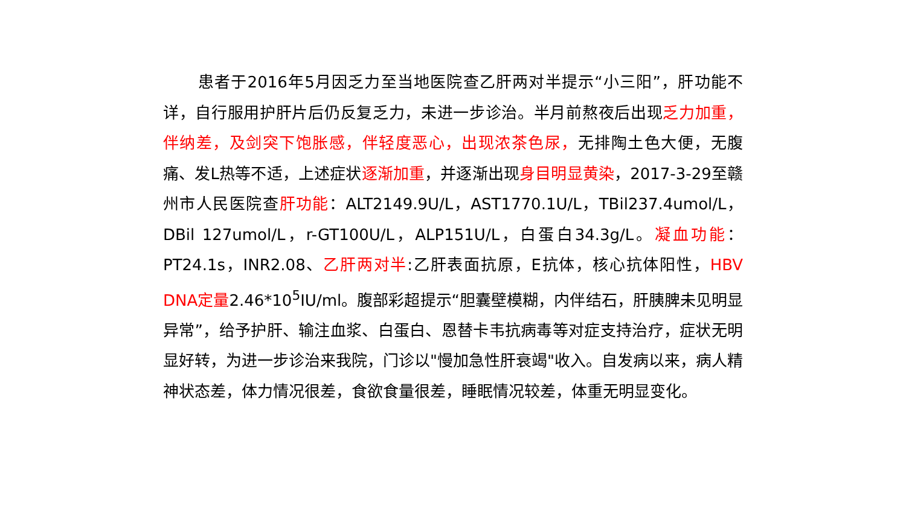患者于2016年5月因乏力至当地医院查乙肝两对半提示“小三阳”，肝功能不详，自行服用护肝片后仍反复乏力，未进一步诊治。半月前熬夜后出现乏力加重，伴纳差，及剑突下饱胀感，伴轻度恶心，出现浓茶色尿，无排陶土色大便，无腹痛、发L热等不适，上述症状逐渐加重，并逐渐出现身目明显黄染，2017-3-29至赣州市人民医院查肝功能：ALT2149.9U/L，AST1770.1U/L，TBil237.4umol/L，DBil 127umol/L，r-GT100U/L，ALP151U/L，白蛋白34.3g/L。凝血功能：PT24.1s，INR2.08、乙肝两对半:乙肝表面抗原，E抗体，核心抗体阳性，HBV DNA定量2.46*10<sup>5</sup>IU/ml。腹部彩超提示“胆囊壁模糊，内伴结石，肝胰脾未见明显异常”，给予护肝、输注血浆、白蛋白、恩替卡韦抗病毒等对症支持治疗，症状无明显好转，为进一步诊治来我院，门诊以"慢加急性肝衰竭"收入。自发病以来，病人精神状态差，体力情况很差，食欲食量很差，睡眠情况较差，体重无明显变化。